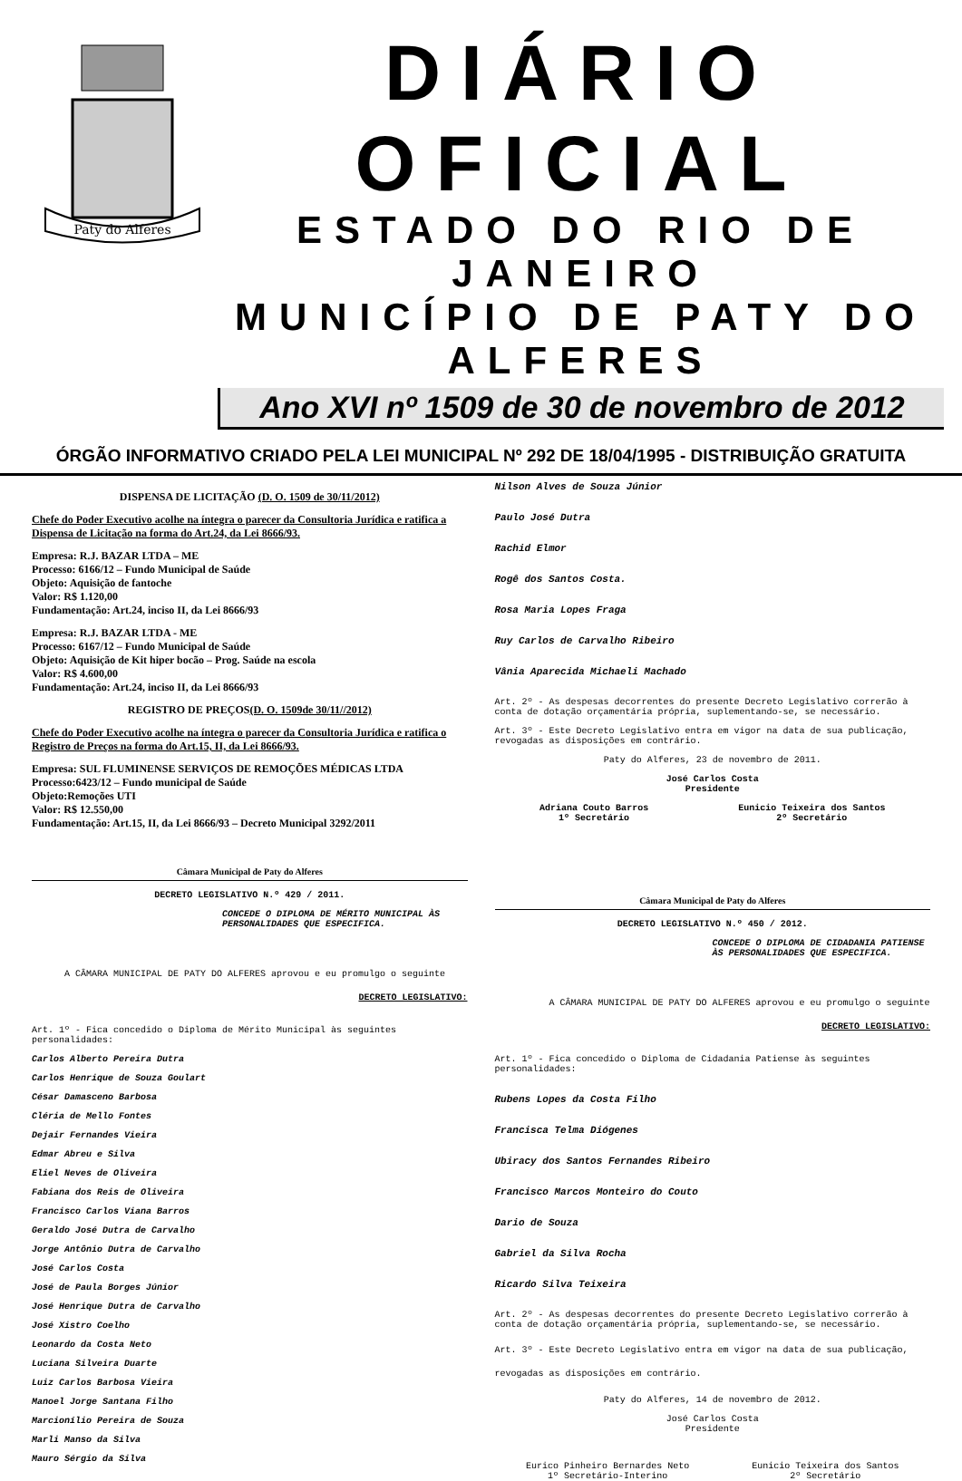Paty do Alferes
DIÁRIO OFICIAL
ESTADO DO RIO DE JANEIRO
MUNICÍPIO DE PATY DO ALFERES
Ano XVI nº 1509 de 30 de novembro de 2012
ÓRGÃO INFORMATIVO CRIADO PELA LEI MUNICIPAL Nº 292 DE 18/04/1995 - DISTRIBUIÇÃO GRATUITA
DISPENSA DE LICITAÇÃO (D. O. 1509 de 30/11/2012)
Chefe do Poder Executivo acolhe na íntegra o parecer da Consultoria Jurídica e ratifica a Dispensa de Licitação na forma do Art.24, da Lei 8666/93.
Empresa: R.J. BAZAR LTDA – ME
Processo: 6166/12 – Fundo Municipal de Saúde
Objeto: Aquisição de fantoche
Valor: R$ 1.120,00
Fundamentação: Art.24, inciso II, da Lei 8666/93
Empresa: R.J. BAZAR LTDA - ME
Processo: 6167/12 – Fundo Municipal de Saúde
Objeto: Aquisição de Kit hiper bocão – Prog. Saúde na escola
Valor: R$ 4.600,00
Fundamentação: Art.24, inciso II, da Lei 8666/93
REGISTRO DE PREÇOS(D. O. 1509de 30/11//2012)
Chefe do Poder Executivo acolhe na íntegra o parecer da Consultoria Jurídica e ratifica o Registro de Preços na forma do Art.15, II, da Lei 8666/93.
Empresa: SUL FLUMINENSE SERVIÇOS DE REMOÇÕES MÉDICAS LTDA
Processo:6423/12 – Fundo municipal de Saúde
Objeto:Remoções UTI
Valor: R$ 12.550,00
Fundamentação: Art.15, II, da Lei 8666/93 – Decreto Municipal 3292/2011
Câmara Municipal de Paty do Alferes
DECRETO LEGISLATIVO N.º 429 / 2011.
CONCEDE O DIPLOMA DE MÉRITO MUNICIPAL ÀS PERSONALIDADES QUE ESPECIFICA.
A CÂMARA MUNICIPAL DE PATY DO ALFERES aprovou e eu promulgo o seguinte
DECRETO LEGISLATIVO:
Art. 1º - Fica concedido o Diploma de Mérito Municipal às seguintes personalidades:
Carlos Alberto Pereira Dutra
Carlos Henrique de Souza Goulart
César Damasceno Barbosa
Cléria de Mello Fontes
Dejair Fernandes Vieira
Edmar Abreu e Silva
Eliel Neves de Oliveira
Fabiana dos Reis de Oliveira
Francisco Carlos Viana Barros
Geraldo José Dutra de Carvalho
Jorge Antônio Dutra de Carvalho
José Carlos Costa
José de Paula Borges Júnior
José Henrique Dutra de Carvalho
José Xistro Coelho
Leonardo da Costa Neto
Luciana Silveira Duarte
Luiz Carlos Barbosa Vieira
Manoel Jorge Santana Filho
Marcionílio Pereira de Souza
Marli Manso da Silva
Mauro Sérgio da Silva
Nilson Alves de Souza Júnior
Paulo José Dutra
Rachid Elmor
Rogê dos Santos Costa.
Rosa Maria Lopes Fraga
Ruy Carlos de Carvalho Ribeiro
Vânia Aparecida Michaeli Machado
Art. 2º - As despesas decorrentes do presente Decreto Legislativo correrão à conta de dotação orçamentária própria, suplementando-se, se necessário.
Art. 3º - Este Decreto Legislativo entra em vigor na data de sua publicação, revogadas as disposições em contrário.
Paty do Alferes, 23 de novembro de 2011.
José Carlos Costa
Presidente
Adriana Couto Barros
1º Secretário
Eunicio Teixeira dos Santos
2º Secretário
Câmara Municipal de Paty do Alferes
DECRETO LEGISLATIVO N.º 450 / 2012.
CONCEDE O DIPLOMA DE CIDADANIA PATIENSE ÀS PERSONALIDADES QUE ESPECIFICA.
A CÂMARA MUNICIPAL DE PATY DO ALFERES aprovou e eu promulgo o seguinte
DECRETO LEGISLATIVO:
Art. 1º - Fica concedido o Diploma de Cidadania Patiense às seguintes personalidades:
Rubens Lopes da Costa Filho
Francisca Telma Diógenes
Ubiracy dos Santos Fernandes Ribeiro
Francisco Marcos Monteiro do Couto
Dario de Souza
Gabriel da Silva Rocha
Ricardo Silva Teixeira
Art. 2º - As despesas decorrentes do presente Decreto Legislativo correrão à conta de dotação orçamentária própria, suplementando-se, se necessário.
Art. 3º - Este Decreto Legislativo entra em vigor na data de sua publicação, revogadas as disposições em contrário.
Paty do Alferes, 14 de novembro de 2012.
José Carlos Costa
Presidente
Eurico Pinheiro Bernardes Neto
1º Secretário-Interino
Eunicio Teixeira dos Santos
2º Secretário